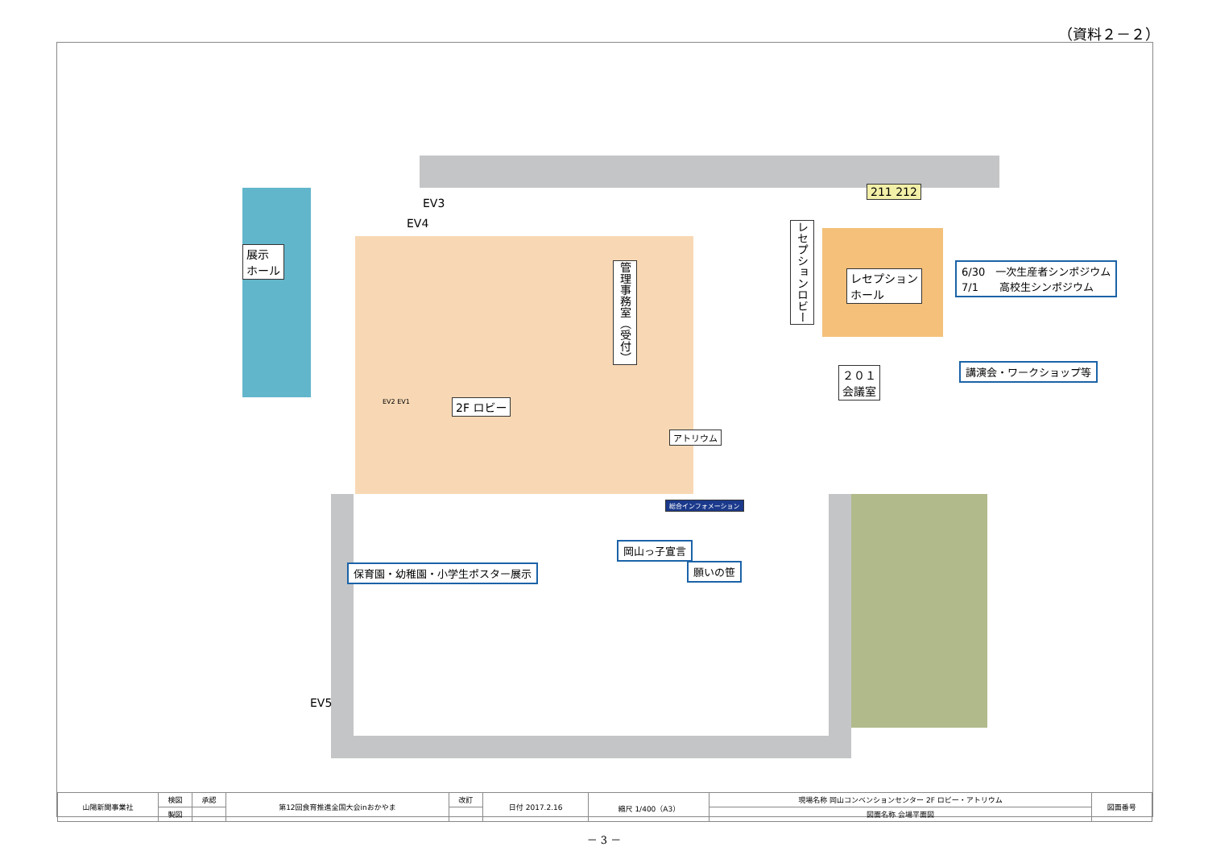（資料２－２）
展示
ホール
EV3
EV4
管理事務室（受付）
EV2 EV1 2F ロビー
アトリウム
総合インフォメーション
レセプションロビー
211 212
レセプション
ホール
２０１
会議室
EV5
6/30　一次生産者シンポジウム
7/1　　高校生シンポジウム
講演会・ワークショップ等
保育園・幼稚園・小学生ポスター展示
岡山っ子宣言
願いの笹
| 山陽新聞事業社 | 検図 | 承認 | 第12回食育推進全国大会inおかやま | 改訂 | 日付 2017.2.16 | 縮尺 1/400（A3） | 現場名称 岡山コンベンションセンター 2F ロビー・アトリウム | 図面番号 |
| | 製図 | | | | | | 図面名称 会場平面図 | |
－ 3 －